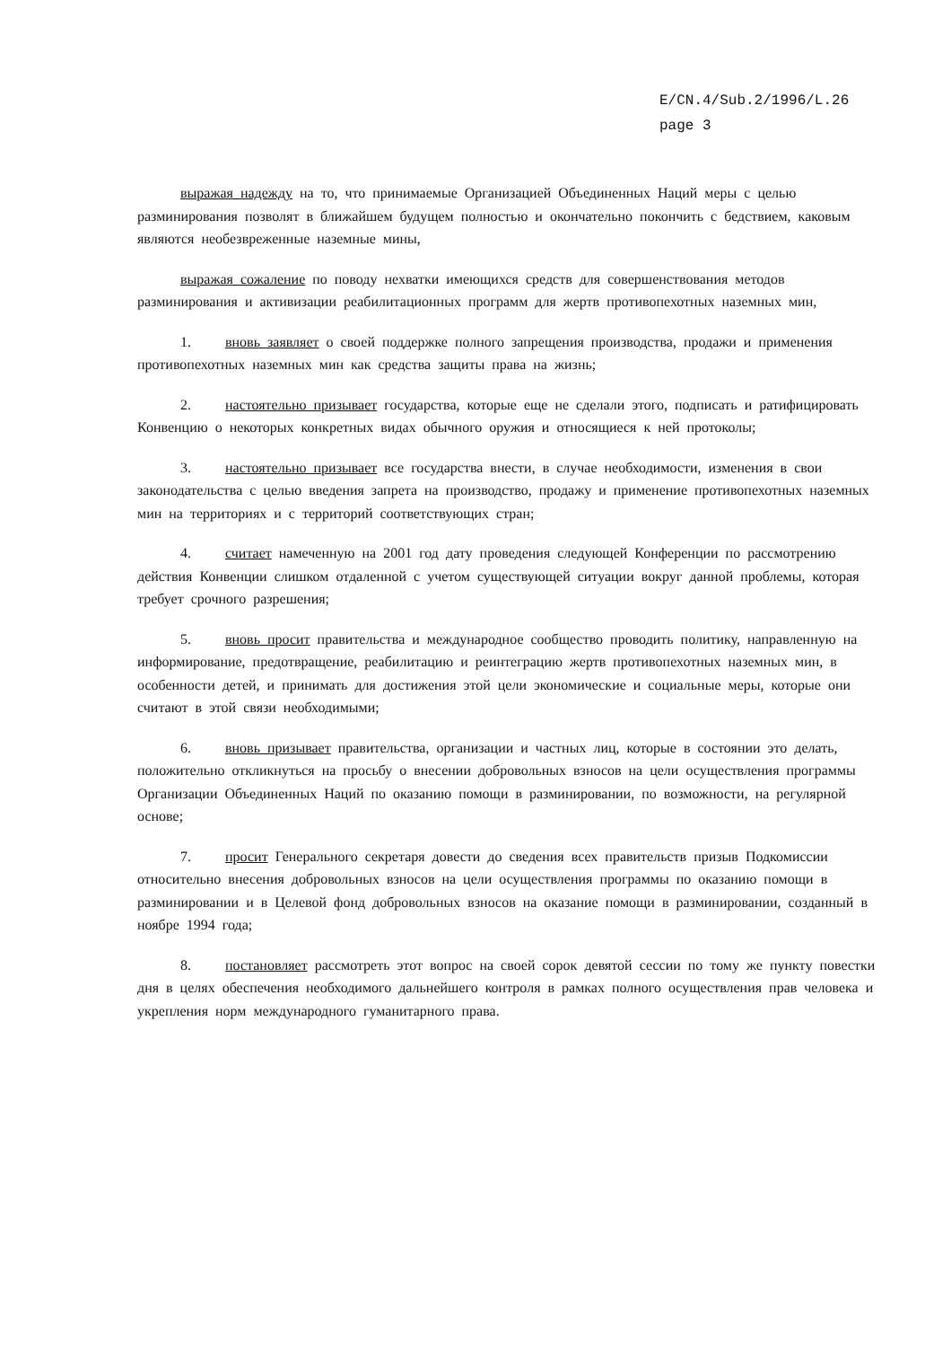E/CN.4/Sub.2/1996/L.26
page 3
выражая надежду на то, что принимаемые Организацией Объединенных Наций меры с целью разминирования позволят в ближайшем будущем полностью и окончательно покончить с бедствием, каковым являются необезвреженные наземные мины,
выражая сожаление по поводу нехватки имеющихся средств для совершенствования методов разминирования и активизации реабилитационных программ для жертв противопехотных наземных мин,
1. вновь заявляет о своей поддержке полного запрещения производства, продажи и применения противопехотных наземных мин как средства защиты права на жизнь;
2. настоятельно призывает государства, которые еще не сделали этого, подписать и ратифицировать Конвенцию о некоторых конкретных видах обычного оружия и относящиеся к ней протоколы;
3. настоятельно призывает все государства внести, в случае необходимости, изменения в свои законодательства с целью введения запрета на производство, продажу и применение противопехотных наземных мин на территориях и с территорий соответствующих стран;
4. считает намеченную на 2001 год дату проведения следующей Конференции по рассмотрению действия Конвенции слишком отдаленной с учетом существующей ситуации вокруг данной проблемы, которая требует срочного разрешения;
5. вновь просит правительства и международное сообщество проводить политику, направленную на информирование, предотвращение, реабилитацию и реинтеграцию жертв противопехотных наземных мин, в особенности детей, и принимать для достижения этой цели экономические и социальные меры, которые они считают в этой связи необходимыми;
6. вновь призывает правительства, организации и частных лиц, которые в состоянии это делать, положительно откликнуться на просьбу о внесении добровольных взносов на цели осуществления программы Организации Объединенных Наций по оказанию помощи в разминировании, по возможности, на регулярной основе;
7. просит Генерального секретаря довести до сведения всех правительств призыв Подкомиссии относительно внесения добровольных взносов на цели осуществления программы по оказанию помощи в разминировании и в Целевой фонд добровольных взносов на оказание помощи в разминировании, созданный в ноябре 1994 года;
8. постановляет рассмотреть этот вопрос на своей сорок девятой сессии по тому же пункту повестки дня в целях обеспечения необходимого дальнейшего контроля в рамках полного осуществления прав человека и укрепления норм международного гуманитарного права.